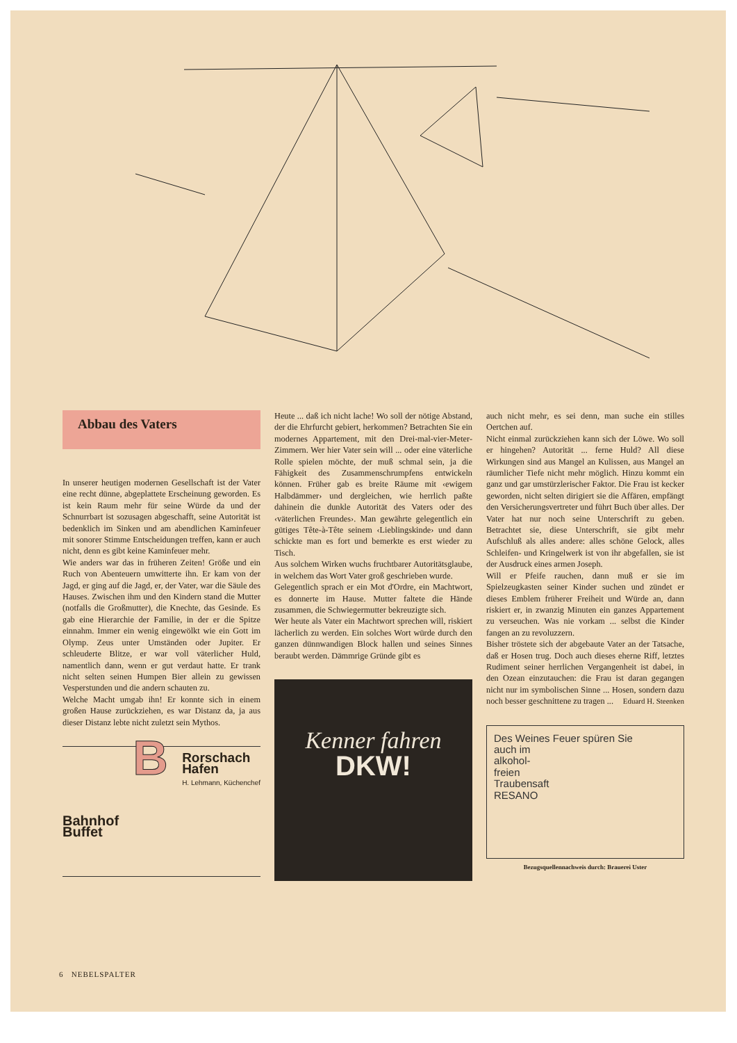Abbau des Vaters
In unserer heutigen modernen Gesellschaft ist der Vater eine recht dünne, abgeplattete Erscheinung geworden. Es ist kein Raum mehr für seine Würde da und der Schnurrbart ist sozusagen abgeschafft, seine Autorität ist bedenklich im Sinken und am abendlichen Kaminfeuer mit sonorer Stimme Entscheidungen treffen, kann er auch nicht, denn es gibt keine Kaminfeuer mehr.
Wie anders war das in früheren Zeiten! Größe und ein Ruch von Abenteuern umwitterte ihn. Er kam von der Jagd, er ging auf die Jagd, er, der Vater, war die Säule des Hauses. Zwischen ihm und den Kindern stand die Mutter (notfalls die Großmutter), die Knechte, das Gesinde. Es gab eine Hierarchie der Familie, in der er die Spitze einnahm. Immer ein wenig eingewölkt wie ein Gott im Olymp. Zeus unter Umständen oder Jupiter. Er schleuderte Blitze, er war voll väterlicher Huld, namentlich dann, wenn er gut verdaut hatte. Er trank nicht selten seinen Humpen Bier allein zu gewissen Vesperstunden und die andern schauten zu.
Welche Macht umgab ihn! Er konnte sich in einem großen Hause zurückziehen, es war Distanz da, ja aus dieser Distanz lebte nicht zuletzt sein Mythos.
Bahnhof
Buffet
B
Rorschach
Hafen
H. Lehmann, Küchenchef
Heute ... daß ich nicht lache! Wo soll der nötige Abstand, der die Ehrfurcht gebiert, herkommen? Betrachten Sie ein modernes Appartement, mit den Drei-mal-vier-Meter-Zimmern. Wer hier Vater sein will ... oder eine väterliche Rolle spielen möchte, der muß schmal sein, ja die Fähigkeit des Zusammenschrumpfens entwickeln können. Früher gab es breite Räume mit ‹ewigem Halbdämmer› und dergleichen, wie herrlich paßte dahinein die dunkle Autorität des Vaters oder des ‹väterlichen Freundes›. Man gewährte gelegentlich ein gütiges Tête-à-Tête seinem ‹Lieblingskinde› und dann schickte man es fort und bemerkte es erst wieder zu Tisch.
Aus solchem Wirken wuchs fruchtbarer Autoritätsglaube, in welchem das Wort Vater groß geschrieben wurde.
Gelegentlich sprach er ein Mot d'Ordre, ein Machtwort, es donnerte im Hause. Mutter faltete die Hände zusammen, die Schwiegermutter bekreuzigte sich.
Wer heute als Vater ein Machtwort sprechen will, riskiert lächerlich zu werden. Ein solches Wort würde durch den ganzen dünnwandigen Block hallen und seines Sinnes beraubt werden. Dämmrige Gründe gibt es
Kenner fahren
DKW!
auch nicht mehr, es sei denn, man suche ein stilles Oertchen auf.
Nicht einmal zurückziehen kann sich der Löwe. Wo soll er hingehen? Autorität ... ferne Huld? All diese Wirkungen sind aus Mangel an Kulissen, aus Mangel an räumlicher Tiefe nicht mehr möglich. Hinzu kommt ein ganz und gar umstürzlerischer Faktor. Die Frau ist kecker geworden, nicht selten dirigiert sie die Affären, empfängt den Versicherungsvertreter und führt Buch über alles. Der Vater hat nur noch seine Unterschrift zu geben. Betrachtet sie, diese Unterschrift, sie gibt mehr Aufschluß als alles andere: alles schöne Gelock, alles Schleifen- und Kringelwerk ist von ihr abgefallen, sie ist der Ausdruck eines armen Joseph.
Will er Pfeife rauchen, dann muß er sie im Spielzeugkasten seiner Kinder suchen und zündet er dieses Emblem früherer Freiheit und Würde an, dann riskiert er, in zwanzig Minuten ein ganzes Appartement zu verseuchen. Was nie vorkam ... selbst die Kinder fangen an zu revoluzzern.
Bisher tröstete sich der abgebaute Vater an der Tatsache, daß er Hosen trug. Doch auch dieses eherne Riff, letztes Rudiment seiner herrlichen Vergangenheit ist dabei, in den Ozean einzutauchen: die Frau ist daran gegangen nicht nur im symbolischen Sinne ... Hosen, sondern dazu noch besser geschnittene zu tragen ... Eduard H. Steenken
Des Weines Feuer spüren Sie
auch im
alkohol-
freien
Traubensaft
RESANO
Bezugsquellennachweis durch: Brauerei Uster
6 NEBELSPALTER